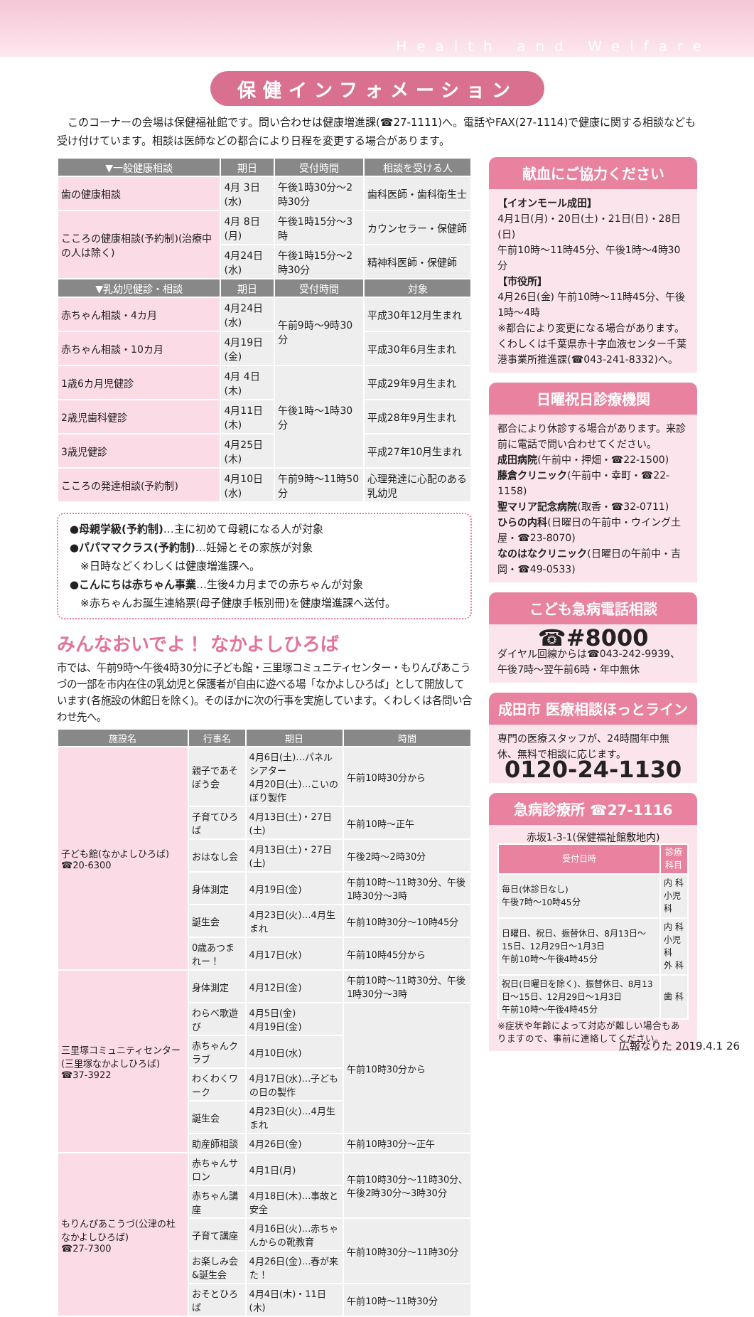Health and Welfare
保健インフォメーション
　このコーナーの会場は保健福祉館です。問い合わせは健康増進課(☎27-1111)へ。電話やFAX(27-1114)で健康に関する相談なども受け付けています。相談は医師などの都合により日程を変更する場合があります。
| ▼一般健康相談 | 期日 | 受付時間 | 相談を受ける人 |
| --- | --- | --- | --- |
| 歯の健康相談 | 4月 3日(水) | 午後1時30分～2時30分 | 歯科医師・歯科衛生士 |
| こころの健康相談(予約制)(治療中の人は除く) | 4月 8日(月) | 午後1時15分～3時 | カウンセラー・保健師 |
| | 4月24日(水) | 午後1時15分～2時30分 | 精神科医師・保健師 |
| ▼乳幼児健診・相談 | 期日 | 受付時間 | 対象 |
| 赤ちゃん相談・4カ月 | 4月24日(水) | 午前9時～9時30分 | 平成30年12月生まれ |
| 赤ちゃん相談・10カ月 | 4月19日(金) | | 平成30年6月生まれ |
| 1歳6カ月児健診 | 4月 4日(木) | 午後1時～1時30分 | 平成29年9月生まれ |
| 2歳児歯科健診 | 4月11日(木) | | 平成28年9月生まれ |
| 3歳児健診 | 4月25日(木) | | 平成27年10月生まれ |
| こころの発達相談(予約制) | 4月10日(水) | 午前9時～11時50分 | 心理発達に心配のある乳幼児 |
●母親学級(予約制)…主に初めて母親になる人が対象
●パパママクラス(予約制)…妊婦とその家族が対象
　※日時などくわしくは健康増進課へ。
●こんにちは赤ちゃん事業…生後4カ月までの赤ちゃんが対象
　※赤ちゃんお誕生連絡票(母子健康手帳別冊)を健康増進課へ送付。
みんなおいでよ！ なかよしひろば
市では、午前9時～午後4時30分に子ども館・三里塚コミュニティセンター・もりんぴあこうづの一部を市内在住の乳幼児と保護者が自由に遊べる場「なかよしひろば」として開放しています(各施設の休館日を除く)。そのほかに次の行事を実施しています。くわしくは各問い合わせ先へ。
| 施設名 | 行事名 | 期日 | 時間 |
| --- | --- | --- | --- |
| 子ども館(なかよしひろば) ☎20-6300 | 親子であそぼう会 | 4月6日(土)…パネルシアター 4月20日(土)…こいのぼり製作 | 午前10時30分から |
| | 子育てひろば | 4月13日(土)・27日(土) | 午前10時～正午 |
| | おはなし会 | 4月13日(土)・27日(土) | 午後2時～2時30分 |
| | 身体測定 | 4月19日(金) | 午前10時～11時30分、午後1時30分～3時 |
| | 誕生会 | 4月23日(火)…4月生まれ | 午前10時30分～10時45分 |
| | 0歳あつまれー！ | 4月17日(水) | 午前10時45分から |
| 三里塚コミュニティセンター(三里塚なかよしひろば) ☎37-3922 | 身体測定 | 4月12日(金) | 午前10時～11時30分、午後1時30分～3時 |
| | わらべ歌遊び | 4月5日(金) 4月19日(金) | 午前10時30分から |
| | 赤ちゃんクラブ | 4月10日(水) | |
| | わくわくワーク | 4月17日(水)…子どもの日の製作 | |
| | 誕生会 | 4月23日(火)…4月生まれ | |
| | 助産師相談 | 4月26日(金) | 午前10時30分～正午 |
| もりんぴあこうづ(公津の杜なかよしひろば) ☎27-7300 | 赤ちゃんサロン | 4月1日(月) | 午前10時30分～11時30分、午後2時30分～3時30分 |
| | 赤ちゃん講座 | 4月18日(木)…事故と安全 | |
| | 子育て講座 | 4月16日(火)…赤ちゃんからの靴教育 | 午前10時30分～11時30分 |
| | お楽しみ会&誕生会 | 4月26日(金)…春が来た！ | |
| | おそとひろば | 4月4日(木)・11日(木) | 午前10時～11時30分 |
献血にご協力ください
【イオンモール成田】
4月1日(月)・20日(土)・21日(日)・28日(日)
午前10時～11時45分、午後1時～4時30分
【市役所】
4月26日(金) 午前10時～11時45分、午後1時～4時
※都合により変更になる場合があります。
くわしくは千葉県赤十字血液センター千葉港事業所推進課(☎043-241-8332)へ。
日曜祝日診療機関
都合により休診する場合があります。来診前に電話で問い合わせてください。
成田病院(午前中・押畑・☎22-1500)
藤倉クリニック(午前中・幸町・☎22-1158)
聖マリア記念病院(取香・☎32-0711)
ひらの内科(日曜日の午前中・ウイング土屋・☎23-8070)
なのはなクリニック(日曜日の午前中・吉岡・☎49-0533)
こども急病電話相談
☎#8000
ダイヤル回線からは☎043-242-9939、午後7時～翌午前6時・年中無休
成田市 医療相談ほっとライン
専門の医療スタッフが、24時間年中無休、無料で相談に応じます。
0120-24-1130
急病診療所 ☎27-1116
赤坂1-3-1(保健福祉館敷地内)
| 受付日時 | 診療科目 |
| --- | --- |
| 毎日(休診日なし) 午後7時～10時45分 | 内 科 小児科 |
| 日曜日、祝日、振替休日、8月13日～15日、12月29日～1月3日 午前10時～午後4時45分 | 内 科 小児科 外 科 |
| 祝日(日曜日を除く)、振替休日、8月13日～15日、12月29日～1月3日 午前10時～午後4時45分 | 歯 科 |
※症状や年齢によって対応が難しい場合もありますので、事前に連絡してください。
広報なりた 2019.4.1 26